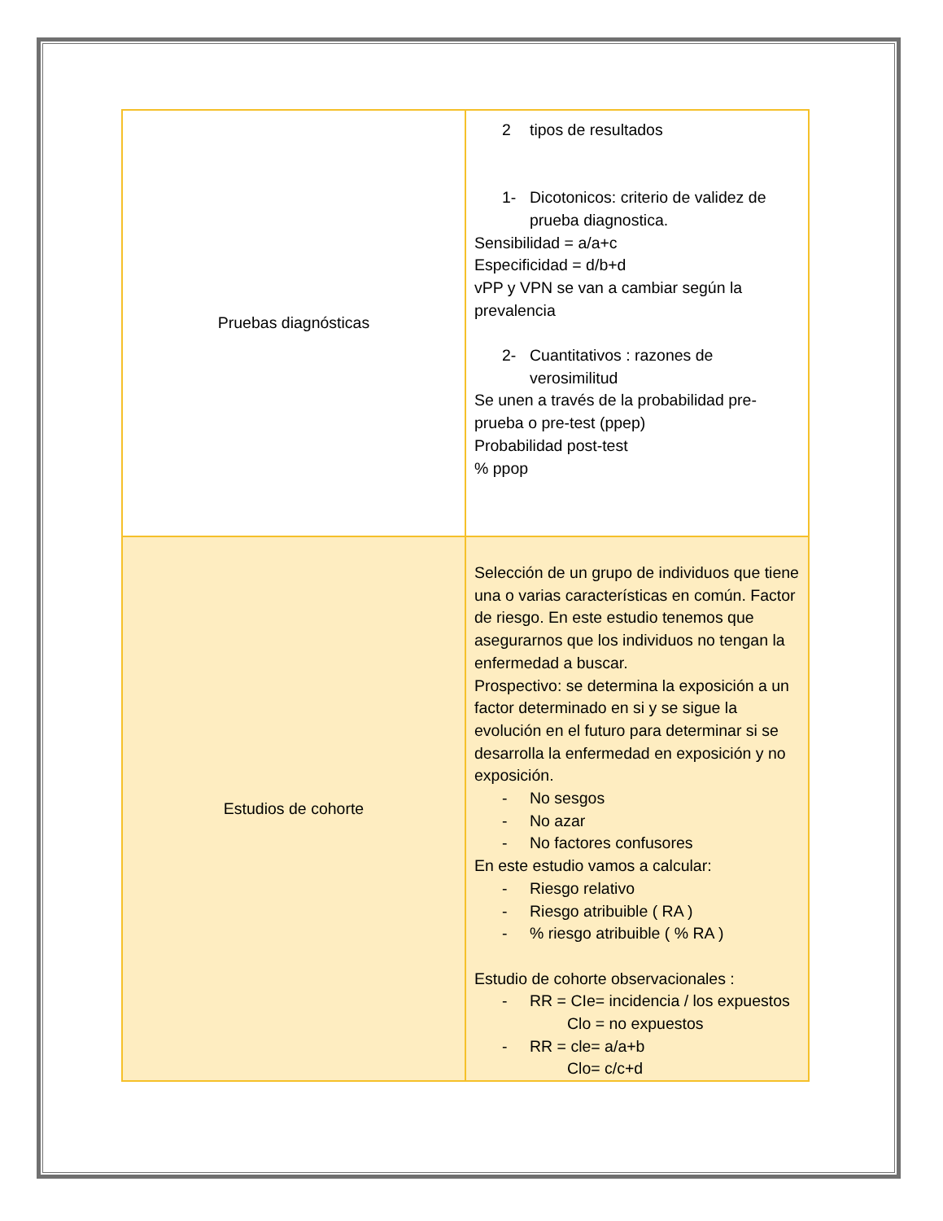| Pruebas diagnósticas | 2 tipos de resultados 1- Dicotonicos: criterio de validez de prueba diagnostica. Sensibilidad = a/a+c Especificidad = d/b+d vPP y VPN se van a cambiar según la prevalencia 2- Cuantitativos : razones de verosimilitud Se unen a través de la probabilidad pre-prueba o pre-test (ppep) Probabilidad post-test % ppop |
| Estudios de cohorte | Selección de un grupo de individuos que tiene una o varias características en común. Factor de riesgo. En este estudio tenemos que asegurarnos que los individuos no tengan la enfermedad a buscar. Prospectivo: se determina la exposición a un factor determinado en si y se sigue la evolución en el futuro para determinar si se desarrolla la enfermedad en exposición y no exposición. - No sesgos - No azar - No factores confusores En este estudio vamos a calcular: - Riesgo relativo - Riesgo atribuible ( RA ) - % riesgo atribuible ( % RA ) Estudio de cohorte observacionales : - RR = CIe= incidencia / los expuestos Clo = no expuestos - RR = cle= a/a+b Clo= c/c+d |